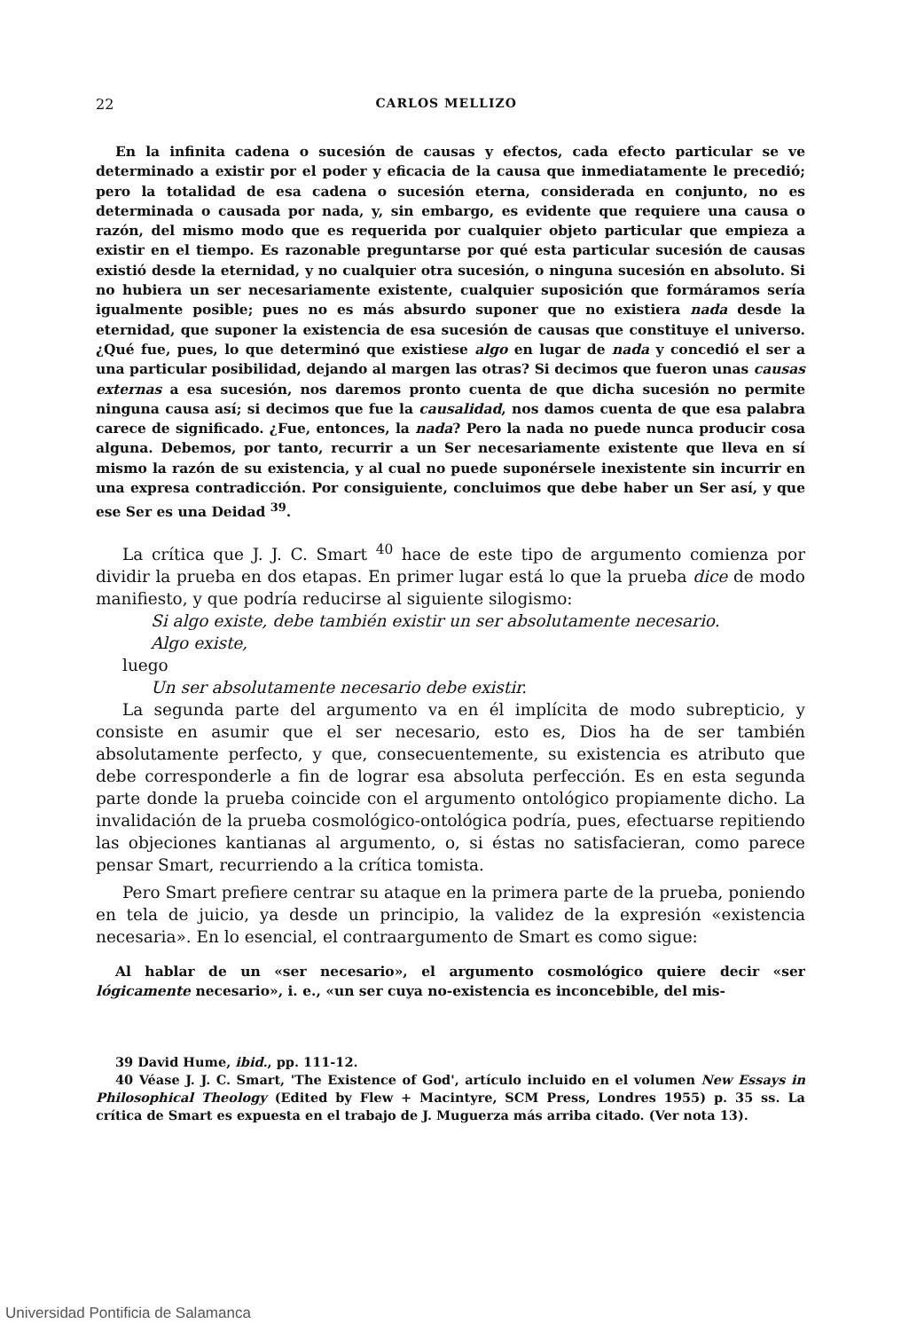22 CARLOS MELLIZO
En la infinita cadena o sucesión de causas y efectos, cada efecto particular se ve determinado a existir por el poder y eficacia de la causa que inmediatamente le precedió; pero la totalidad de esa cadena o sucesión eterna, considerada en conjunto, no es determinada o causada por nada, y, sin embargo, es evidente que requiere una causa o razón, del mismo modo que es requerida por cualquier objeto particular que empieza a existir en el tiempo. Es razonable preguntarse por qué esta particular sucesión de causas existió desde la eternidad, y no cualquier otra sucesión, o ninguna sucesión en absoluto. Si no hubiera un ser necesariamente existente, cualquier suposición que formáramos sería igualmente posible; pues no es más absurdo suponer que no existiera nada desde la eternidad, que suponer la existencia de esa sucesión de causas que constituye el universo. ¿Qué fue, pues, lo que determinó que existiese algo en lugar de nada y concedió el ser a una particular posibilidad, dejando al margen las otras? Si decimos que fueron unas causas externas a esa sucesión, nos daremos pronto cuenta de que dicha sucesión no permite ninguna causa así; si decimos que fue la causalidad, nos damos cuenta de que esa palabra carece de significado. ¿Fue, entonces, la nada? Pero la nada no puede nunca producir cosa alguna. Debemos, por tanto, recurrir a un Ser necesariamente existente que lleva en sí mismo la razón de su existencia, y al cual no puede suponérsele inexistente sin incurrir en una expresa contradicción. Por consiguiente, concluimos que debe haber un Ser así, y que ese Ser es una Deidad <sup>39</sup>.
La crítica que J. J. C. Smart <sup>40</sup> hace de este tipo de argumento comienza por dividir la prueba en dos etapas. En primer lugar está lo que la prueba dice de modo manifiesto, y que podría reducirse al siguiente silogismo:
Si algo existe, debe también existir un ser absolutamente necesario.
Algo existe,
luego
Un ser absolutamente necesario debe existir.
La segunda parte del argumento va en él implícita de modo subrepticio, y consiste en asumir que el ser necesario, esto es, Dios ha de ser también absolutamente perfecto, y que, consecuentemente, su existencia es atributo que debe corresponderle a fin de lograr esa absoluta perfección. Es en esta segunda parte donde la prueba coincide con el argumento ontológico propiamente dicho. La invalidación de la prueba cosmológico-ontológica podría, pues, efectuarse repitiendo las objeciones kantianas al argumento, o, si éstas no satisfacieran, como parece pensar Smart, recurriendo a la crítica tomista.
Pero Smart prefiere centrar su ataque en la primera parte de la prueba, poniendo en tela de juicio, ya desde un principio, la validez de la expresión «existencia necesaria». En lo esencial, el contraargumento de Smart es como sigue:
Al hablar de un «ser necesario», el argumento cosmológico quiere decir «ser lógicamente necesario», i. e., «un ser cuya no-existencia es inconcebible, del mis-
39 David Hume, ibid., pp. 111-12.
40 Véase J. J. C. Smart, 'The Existence of God', artículo incluido en el volumen New Essays in Philosophical Theology (Edited by Flew + Macintyre, SCM Press, Londres 1955) p. 35 ss. La crítica de Smart es expuesta en el trabajo de J. Muguerza más arriba citado. (Ver nota 13).
Universidad Pontificia de Salamanca